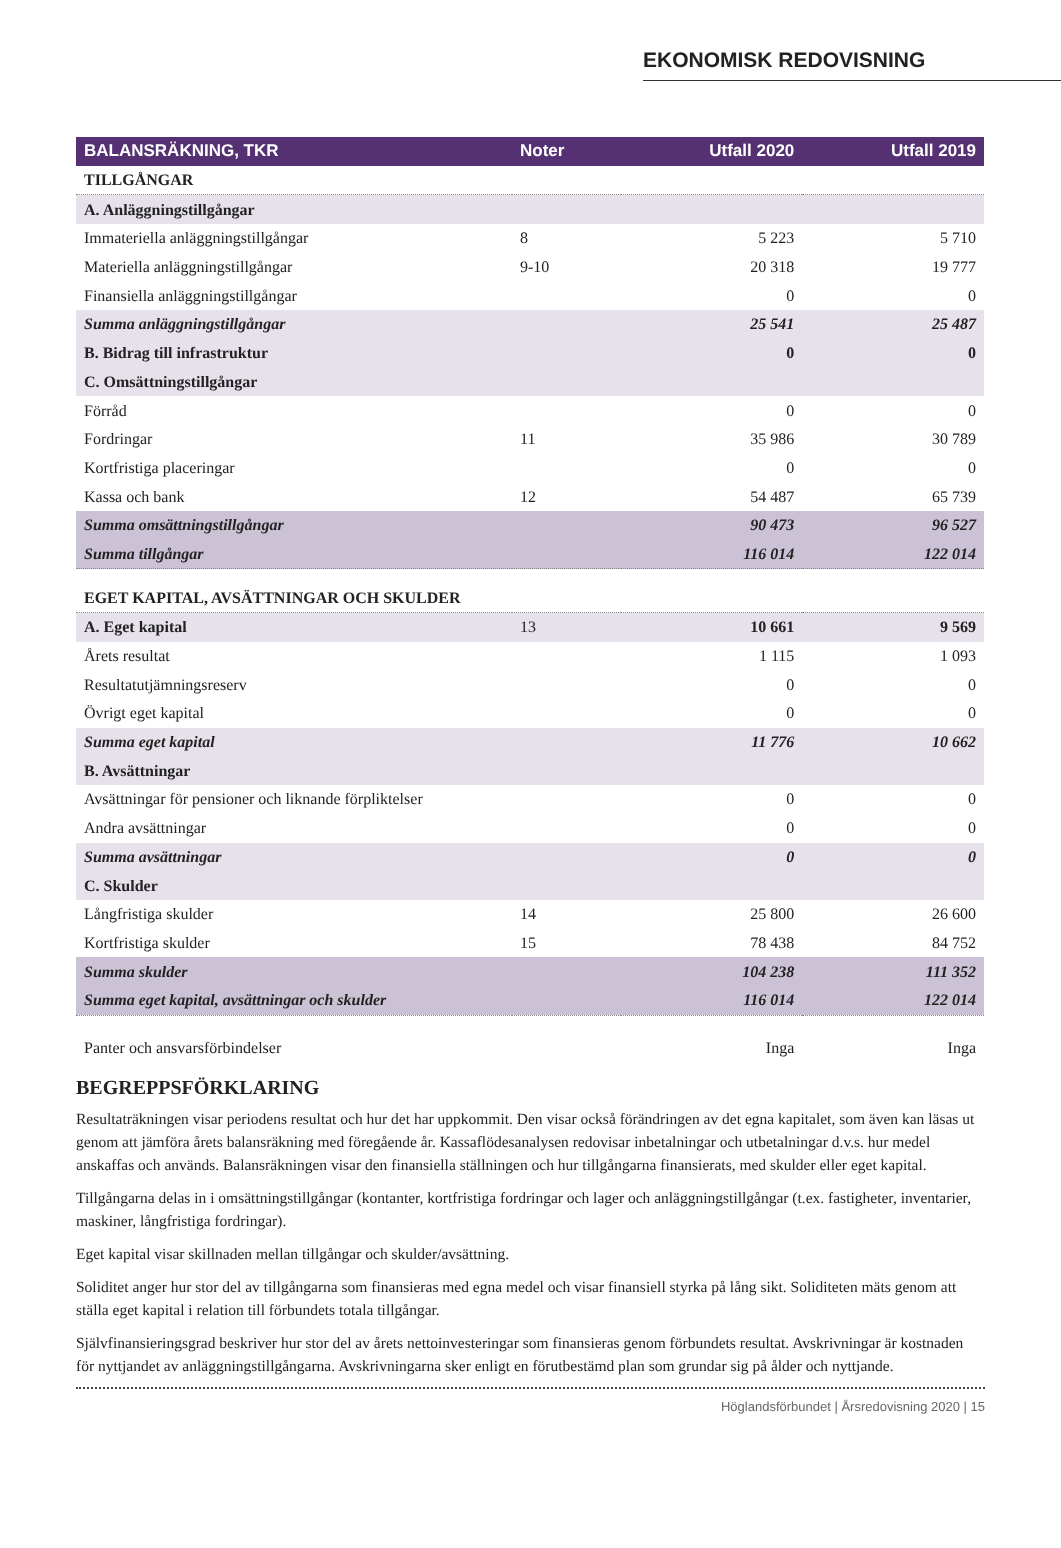EKONOMISK REDOVISNING
| BALANSRÄKNING, TKR | Noter | Utfall 2020 | Utfall 2019 |
| --- | --- | --- | --- |
| TILLGÅNGAR | | | |
| A. Anläggningstillgångar | | | |
| Immateriella anläggningstillgångar | 8 | 5 223 | 5 710 |
| Materiella anläggningstillgångar | 9-10 | 20 318 | 19 777 |
| Finansiella anläggningstillgångar | | 0 | 0 |
| Summa anläggningstillgångar | | 25 541 | 25 487 |
| B. Bidrag till infrastruktur | | 0 | 0 |
| C. Omsättningstillgångar | | | |
| Förråd | | 0 | 0 |
| Fordringar | 11 | 35 986 | 30 789 |
| Kortfristiga placeringar | | 0 | 0 |
| Kassa och bank | 12 | 54 487 | 65 739 |
| Summa omsättningstillgångar | | 90 473 | 96 527 |
| Summa tillgångar | | 116 014 | 122 014 |
| EGET KAPITAL, AVSÄTTNINGAR OCH SKULDER | | | |
| A. Eget kapital | 13 | 10 661 | 9 569 |
| Årets resultat | | 1 115 | 1 093 |
| Resultatutjämningsreserv | | 0 | 0 |
| Övrigt eget kapital | | 0 | 0 |
| Summa eget kapital | | 11 776 | 10 662 |
| B. Avsättningar | | | |
| Avsättningar för pensioner och liknande förpliktelser | | 0 | 0 |
| Andra avsättningar | | 0 | 0 |
| Summa avsättningar | | 0 | 0 |
| C. Skulder | | | |
| Långfristiga skulder | 14 | 25 800 | 26 600 |
| Kortfristiga skulder | 15 | 78 438 | 84 752 |
| Summa skulder | | 104 238 | 111 352 |
| Summa eget kapital, avsättningar och skulder | | 116 014 | 122 014 |
| Panter och ansvarsförbindelser | | Inga | Inga |
BEGREPPSFÖRKLARING
Resultaträkningen visar periodens resultat och hur det har uppkommit. Den visar också förändringen av det egna kapitalet, som även kan läsas ut genom att jämföra årets balansräkning med föregående år. Kassaflödesanalysen redovisar inbetalningar och utbetalningar d.v.s. hur medel anskaffas och används. Balansräkningen visar den finansiella ställningen och hur tillgångarna finansierats, med skulder eller eget kapital.
Tillgångarna delas in i omsättningstillgångar (kontanter, kortfristiga fordringar och lager och anläggningstillgångar (t.ex. fastigheter, inventarier, maskiner, långfristiga fordringar).
Eget kapital visar skillnaden mellan tillgångar och skulder/avsättning.
Soliditet anger hur stor del av tillgångarna som finansieras med egna medel och visar finansiell styrka på lång sikt. Soliditeten mäts genom att ställa eget kapital i relation till förbundets totala tillgångar.
Självfinansieringsgrad beskriver hur stor del av årets nettoinvesteringar som finansieras genom förbundets resultat. Avskrivningar är kostnaden för nyttjandet av anläggningstillgångarna. Avskrivningarna sker enligt en förutbestämd plan som grundar sig på ålder och nyttjande.
Höglandsförbundet | Årsredovisning 2020 | 15